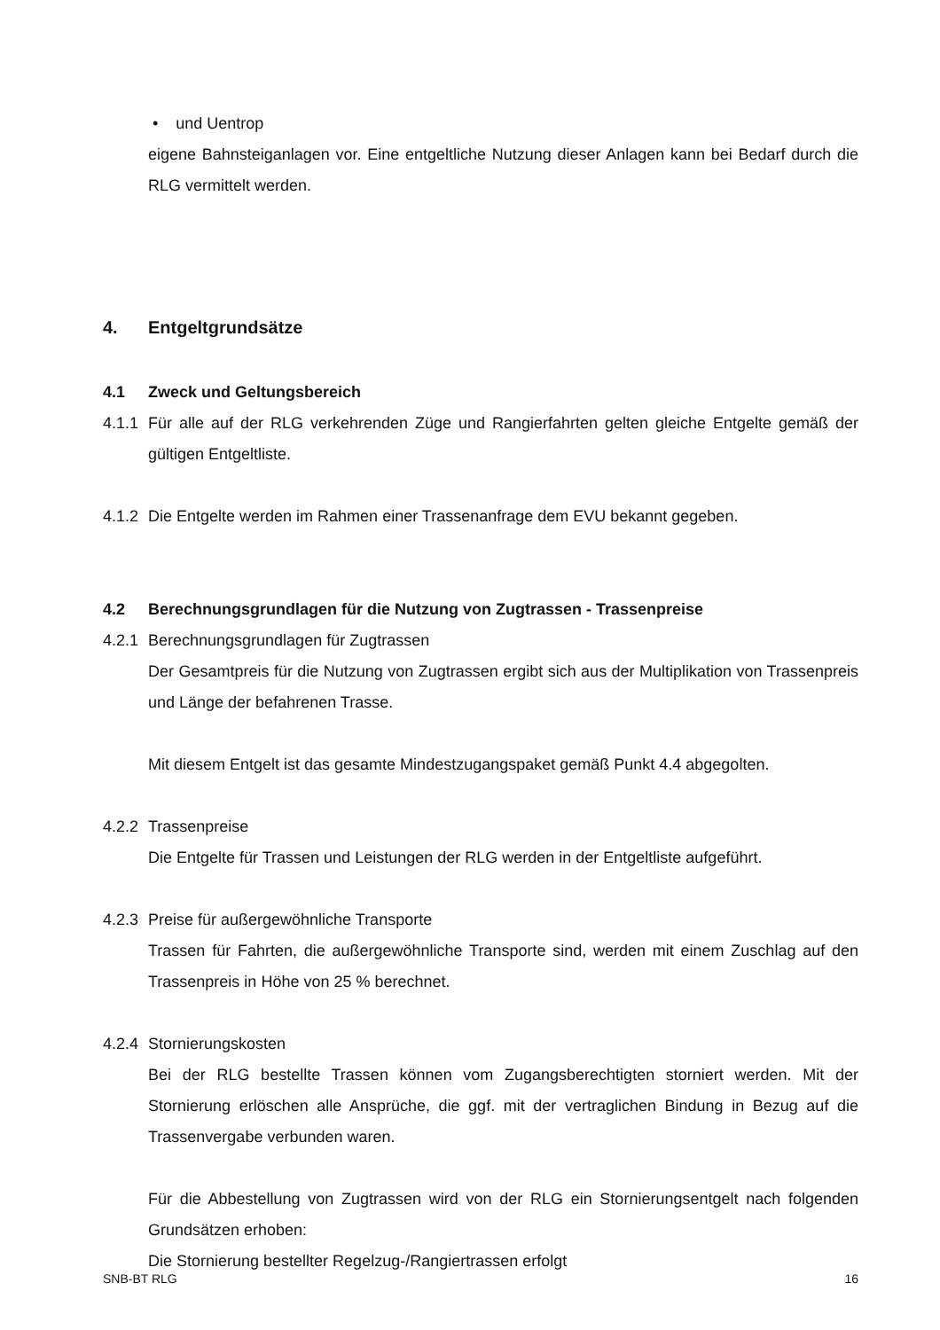• und Uentrop
eigene Bahnsteiganlagen vor. Eine entgeltliche Nutzung dieser Anlagen kann bei Bedarf durch die RLG vermittelt werden.
4. Entgeltgrundsätze
4.1 Zweck und Geltungsbereich
4.1.1 Für alle auf der RLG verkehrenden Züge und Rangierfahrten gelten gleiche Entgelte gemäß der gültigen Entgeltliste.
4.1.2 Die Entgelte werden im Rahmen einer Trassenanfrage dem EVU bekannt gegeben.
4.2 Berechnungsgrundlagen für die Nutzung von Zugtrassen - Trassenpreise
4.2.1 Berechnungsgrundlagen für Zugtrassen
Der Gesamtpreis für die Nutzung von Zugtrassen ergibt sich aus der Multiplikation von Trassenpreis und Länge der befahrenen Trasse.
Mit diesem Entgelt ist das gesamte Mindestzugangspaket gemäß Punkt 4.4 abgegolten.
4.2.2 Trassenpreise
Die Entgelte für Trassen und Leistungen der RLG werden in der Entgeltliste aufgeführt.
4.2.3 Preise für außergewöhnliche Transporte
Trassen für Fahrten, die außergewöhnliche Transporte sind, werden mit einem Zuschlag auf den Trassenpreis in Höhe von 25 % berechnet.
4.2.4 Stornierungskosten
Bei der RLG bestellte Trassen können vom Zugangsberechtigten storniert werden. Mit der Stornierung erlöschen alle Ansprüche, die ggf. mit der vertraglichen Bindung in Bezug auf die Trassenvergabe verbunden waren.
Für die Abbestellung von Zugtrassen wird von der RLG ein Stornierungsentgelt nach folgenden Grundsätzen erhoben:
Die Stornierung bestellter Regelzug-/Rangiertrassen erfolgt
SNB-BT RLG 16